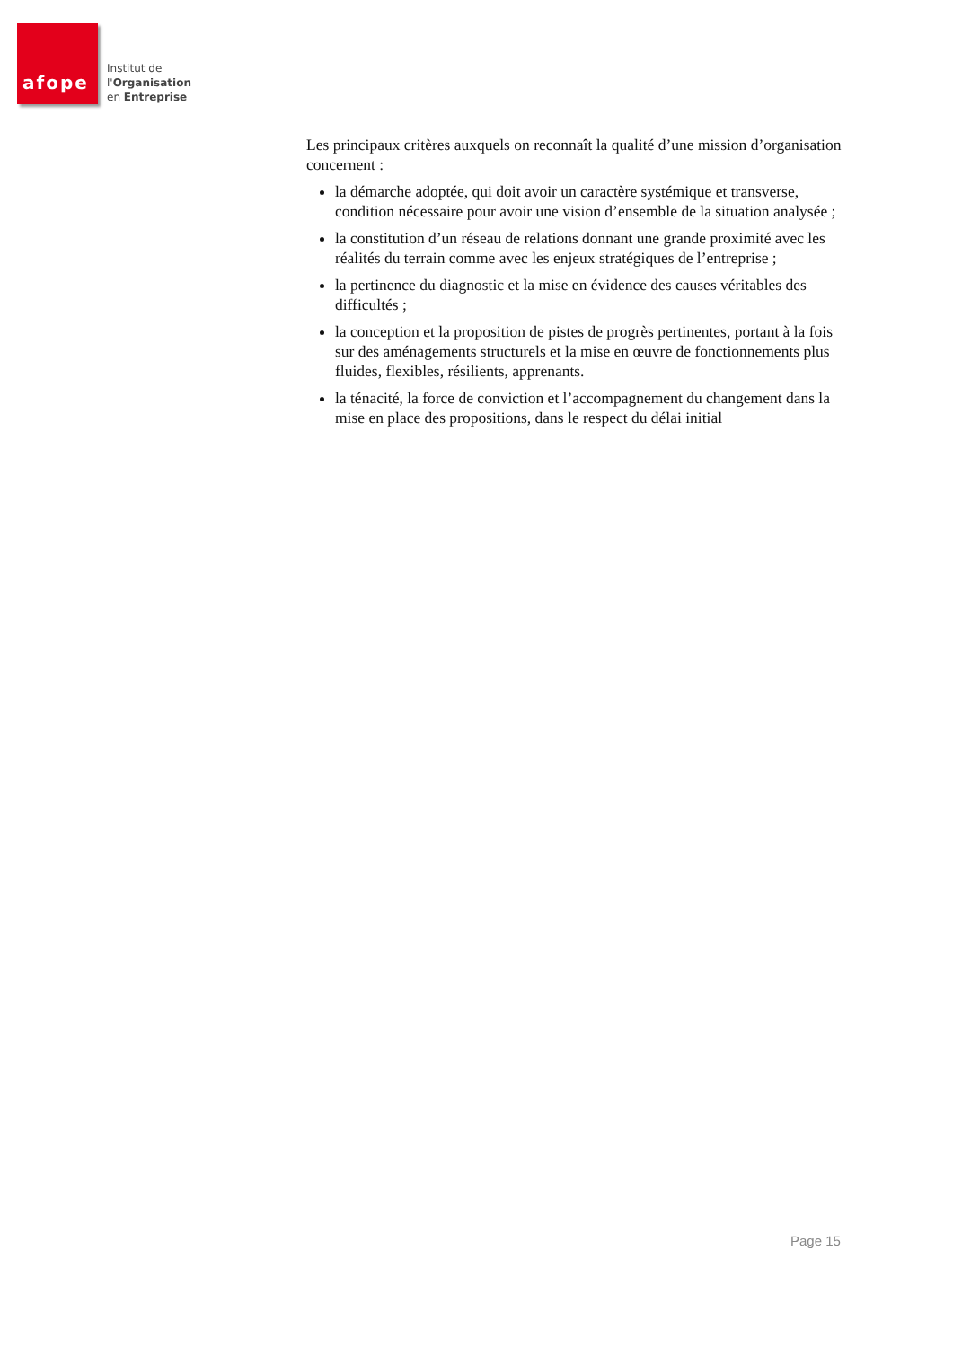afope
Institut de
l'Organisation
en Entreprise
Les principaux critères auxquels on reconnaît la qualité d’une mission d’organisation concernent :
la démarche adoptée, qui doit avoir un caractère systémique et transverse, condition nécessaire pour avoir une vision d’ensemble de la situation analysée ;
la constitution d’un réseau de relations donnant une grande proximité avec les réalités du terrain comme avec les enjeux stratégiques de l’entreprise ;
la pertinence du diagnostic et la mise en évidence des causes véritables des difficultés ;
la conception et la proposition de pistes de progrès pertinentes, portant à la fois sur des aménagements structurels et la mise en œuvre de fonctionnements plus fluides, flexibles, résilients, apprenants.
la ténacité, la force de conviction et l’accompagnement du changement dans la mise en place des propositions, dans le respect du délai initial
Page 15